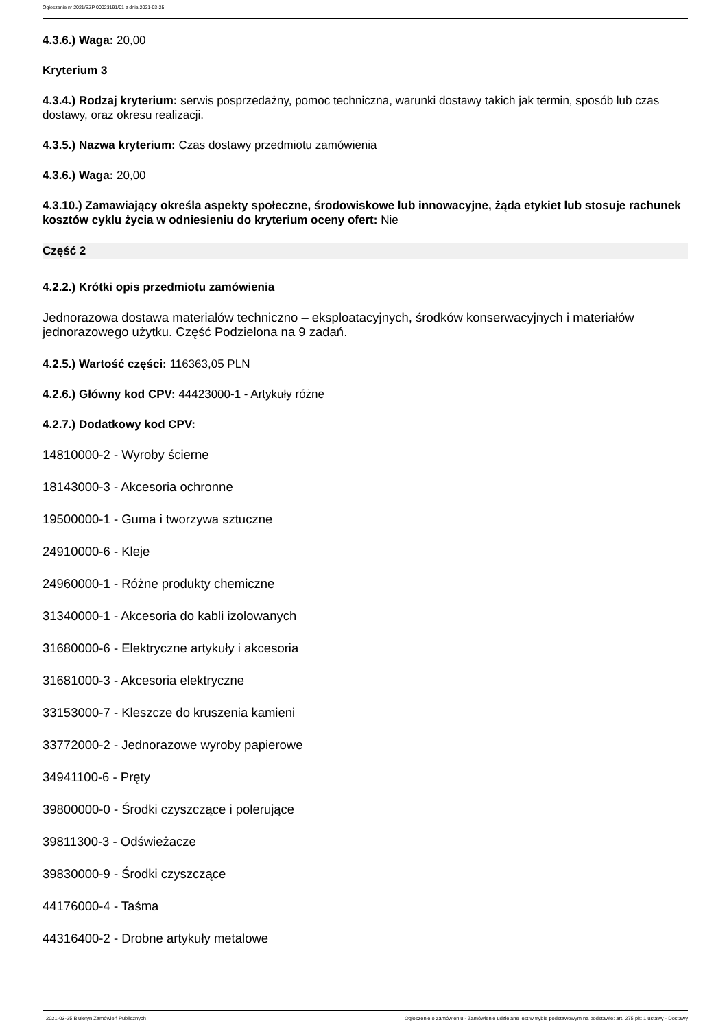Ogłoszenie nr 2021/BZP 00023191/01 z dnia 2021-03-25
4.3.6.) Waga: 20,00
Kryterium 3
4.3.4.) Rodzaj kryterium: serwis posprzedażny, pomoc techniczna, warunki dostawy takich jak termin, sposób lub czas dostawy, oraz okresu realizacji.
4.3.5.) Nazwa kryterium: Czas dostawy przedmiotu zamówienia
4.3.6.) Waga: 20,00
4.3.10.) Zamawiający określa aspekty społeczne, środowiskowe lub innowacyjne, żąda etykiet lub stosuje rachunek kosztów cyklu życia w odniesieniu do kryterium oceny ofert: Nie
Część 2
4.2.2.) Krótki opis przedmiotu zamówienia
Jednorazowa dostawa materiałów techniczno – eksploatacyjnych, środków konserwacyjnych i materiałów jednorazowego użytku. Część Podzielona na 9 zadań.
4.2.5.) Wartość części: 116363,05 PLN
4.2.6.) Główny kod CPV: 44423000-1 - Artykuły różne
4.2.7.) Dodatkowy kod CPV:
14810000-2 - Wyroby ścierne
18143000-3 - Akcesoria ochronne
19500000-1 - Guma i tworzywa sztuczne
24910000-6 - Kleje
24960000-1 - Różne produkty chemiczne
31340000-1 - Akcesoria do kabli izolowanych
31680000-6 - Elektryczne artykuły i akcesoria
31681000-3 - Akcesoria elektryczne
33153000-7 - Kleszcze do kruszenia kamieni
33772000-2 - Jednorazowe wyroby papierowe
34941100-6 - Pręty
39800000-0 - Środki czyszczące i polerujące
39811300-3 - Odświeżacze
39830000-9 - Środki czyszczące
44176000-4 - Taśma
44316400-2 - Drobne artykuły metalowe
2021-03-25 Biuletyn Zamówień Publicznych Ogłoszenie o zamówieniu - Zamówienie udzielane jest w trybie podstawowym na podstawie: art. 275 pkt 1 ustawy - Dostawy